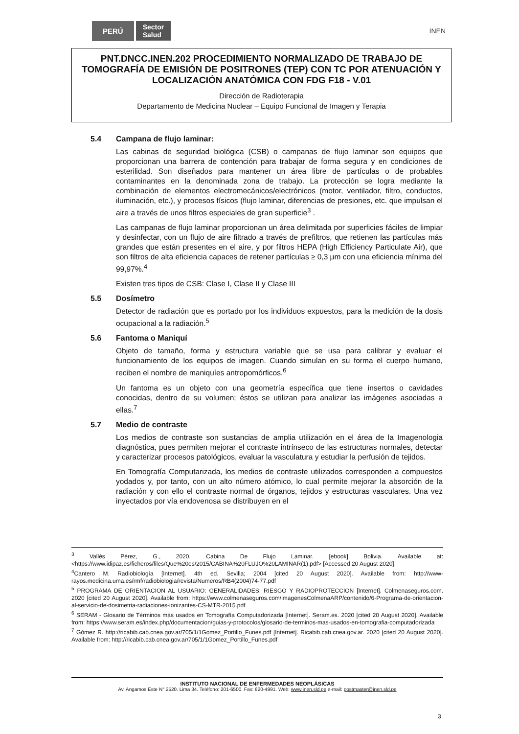PERÚ Sector
Salud INEN
PNT.DNCC.INEN.202 PROCEDIMIENTO NORMALIZADO DE TRABAJO DE TOMOGRAFÍA DE EMISIÓN DE POSITRONES (TEP) CON TC POR ATENUACIÓN Y LOCALIZACIÓN ANATÓMICA CON FDG F18 - V.01
Dirección de Radioterapia
Departamento de Medicina Nuclear – Equipo Funcional de Imagen y Terapia
5.4 Campana de flujo laminar:
Las cabinas de seguridad biológica (CSB) o campanas de flujo laminar son equipos que proporcionan una barrera de contención para trabajar de forma segura y en condiciones de esterilidad. Son diseñados para mantener un área libre de partículas o de probables contaminantes en la denominada zona de trabajo. La protección se logra mediante la combinación de elementos electromecánicos/electrónicos (motor, ventilador, filtro, conductos, iluminación, etc.), y procesos físicos (flujo laminar, diferencias de presiones, etc. que impulsan el aire a través de unos filtros especiales de gran superficie<sup>3</sup> .
Las campanas de flujo laminar proporcionan un área delimitada por superficies fáciles de limpiar y desinfectar, con un flujo de aire filtrado a través de prefiltros, que retienen las partículas más grandes que están presentes en el aire, y por filtros HEPA (High Efficiency Particulate Air), que son filtros de alta eficiencia capaces de retener partículas ≥ 0,3 µm con una eficiencia mínima del 99,97%.<sup>4</sup>
Existen tres tipos de CSB: Clase I, Clase II y Clase III
5.5 Dosímetro
Detector de radiación que es portado por los individuos expuestos, para la medición de la dosis ocupacional a la radiación.<sup>5</sup>
5.6 Fantoma o Maniquí
Objeto de tamaño, forma y estructura variable que se usa para calibrar y evaluar el funcionamiento de los equipos de imagen. Cuando simulan en su forma el cuerpo humano, reciben el nombre de maniquíes antropomórficos.<sup>6</sup>
Un fantoma es un objeto con una geometría específica que tiene insertos o cavidades conocidas, dentro de su volumen; éstos se utilizan para analizar las imágenes asociadas a ellas.<sup>7</sup>
5.7 Medio de contraste
Los medios de contraste son sustancias de amplia utilización en el área de la Imagenologia diagnóstica, pues permiten mejorar el contraste intrínseco de las estructuras normales, detectar y caracterizar procesos patológicos, evaluar la vasculatura y estudiar la perfusión de tejidos.
En Tomografía Computarizada, los medios de contraste utilizados corresponden a compuestos yodados y, por tanto, con un alto número atómico, lo cual permite mejorar la absorción de la radiación y con ello el contraste normal de órganos, tejidos y estructuras vasculares. Una vez inyectados por vía endovenosa se distribuyen en el
<sup>3</sup> Vallés Pérez, G., 2020. Cabina De Flujo Laminar. [ebook] Bolivia. Available at: <https://www.idipaz.es/ficheros/files/Que%20es/2015/CABINA%20FLUJO%20LAMINAR(1).pdf> [Accessed 20 August 2020].
<sup>4</sup> Cantero M. Radiobiología [Internet]. 4th ed. Sevilla; 2004 [cited 20 August 2020]. Available from: http://www-rayos.medicina.uma.es/rmf/radiobiologia/revista/Numeros/RB4(2004)74-77.pdf
<sup>5</sup> PROGRAMA DE ORIENTACION AL USUARIO: GENERALIDADES: RIESGO Y RADIOPROTECCION [Internet]. Colmenaseguros.com. 2020 [cited 20 August 2020]. Available from: https://www.colmenaseguros.com/imagenesColmenaARP/contenido/6-Programa-de-orientacion-al-servicio-de-dosimetria-radiaciones-ionizantes-CS-MTR-2015.pdf
<sup>6</sup> SERAM - Glosario de Términos más usados en Tomografía Computadorizada [Internet]. Seram.es. 2020 [cited 20 August 2020]. Available from: https://www.seram.es/index.php/documentacion/guias-y-protocolos/glosario-de-terminos-mas-usados-en-tomografia-computadorizada
<sup>7</sup> Gómez R. http://ricabib.cab.cnea.gov.ar/705/1/1Gomez_Portillo_Funes.pdf [Internet]. Ricabib.cab.cnea.gov.ar. 2020 [cited 20 August 2020]. Available from: http://ricabib.cab.cnea.gov.ar/705/1/1Gomez_Portillo_Funes.pdf
INSTITUTO NACIONAL DE ENFERMEDADES NEOPLÁSICAS
Av. Angamos Este N° 2520. Lima 34. Teléfono: 201-6500. Fax: 620-4991. Web: www.inen.sld.pe e-mail: postmaster@inen.sld.pe
3